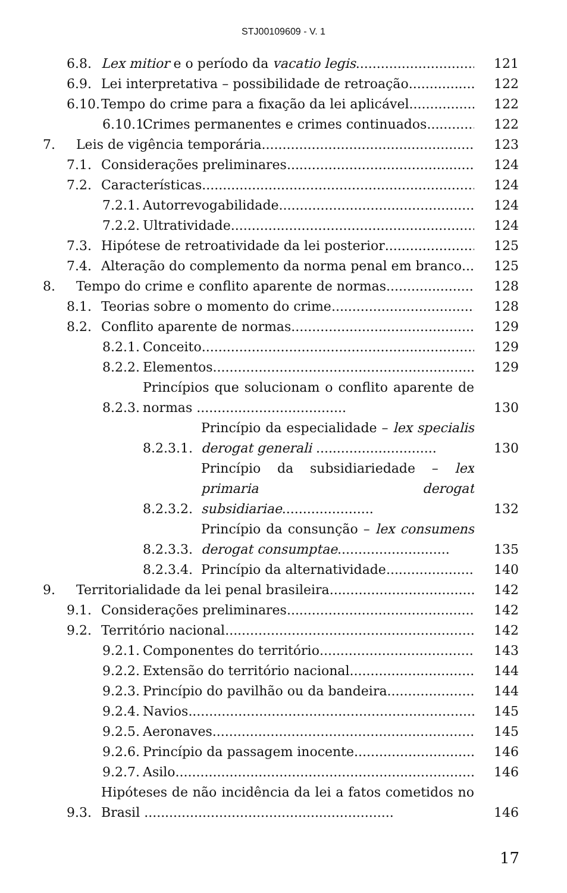STJ00109609 - V. 1
6.8. Lex mitior e o período da vacatio legis 121
6.9. Lei interpretativa – possibilidade de retroação 122
6.10. Tempo do crime para a fixação da lei aplicável 122
6.10.1. Crimes permanentes e crimes continuados 122
7. Leis de vigência temporária 123
7.1. Considerações preliminares 124
7.2. Características 124
7.2.1. Autorrevogabilidade 124
7.2.2. Ultratividade 124
7.3. Hipótese de retroatividade da lei posterior 125
7.4. Alteração do complemento da norma penal em branco 125
8. Tempo do crime e conflito aparente de normas 128
8.1. Teorias sobre o momento do crime 128
8.2. Conflito aparente de normas 129
8.2.1. Conceito 129
8.2.2. Elementos 129
8.2.3. Princípios que solucionam o conflito aparente de normas .................................... 130
8.2.3.1. Princípio da especialidade – lex specialis derogat generali ............................. 130
8.2.3.2. Princípio da subsidiariedade – lex primaria derogat subsidiariae...................... 132
8.2.3.3. Princípio da consunção – lex consumens derogat consumptae........................... 135
8.2.3.4. Princípio da alternatividade 140
9. Territorialidade da lei penal brasileira 142
9.1. Considerações preliminares 142
9.2. Território nacional 142
9.2.1. Componentes do território 143
9.2.2. Extensão do território nacional 144
9.2.3. Princípio do pavilhão ou da bandeira 144
9.2.4. Navios 145
9.2.5. Aeronaves 145
9.2.6. Princípio da passagem inocente 146
9.2.7. Asilo 146
9.3. Hipóteses de não incidência da lei a fatos cometidos no Brasil ............................................................ 146
17